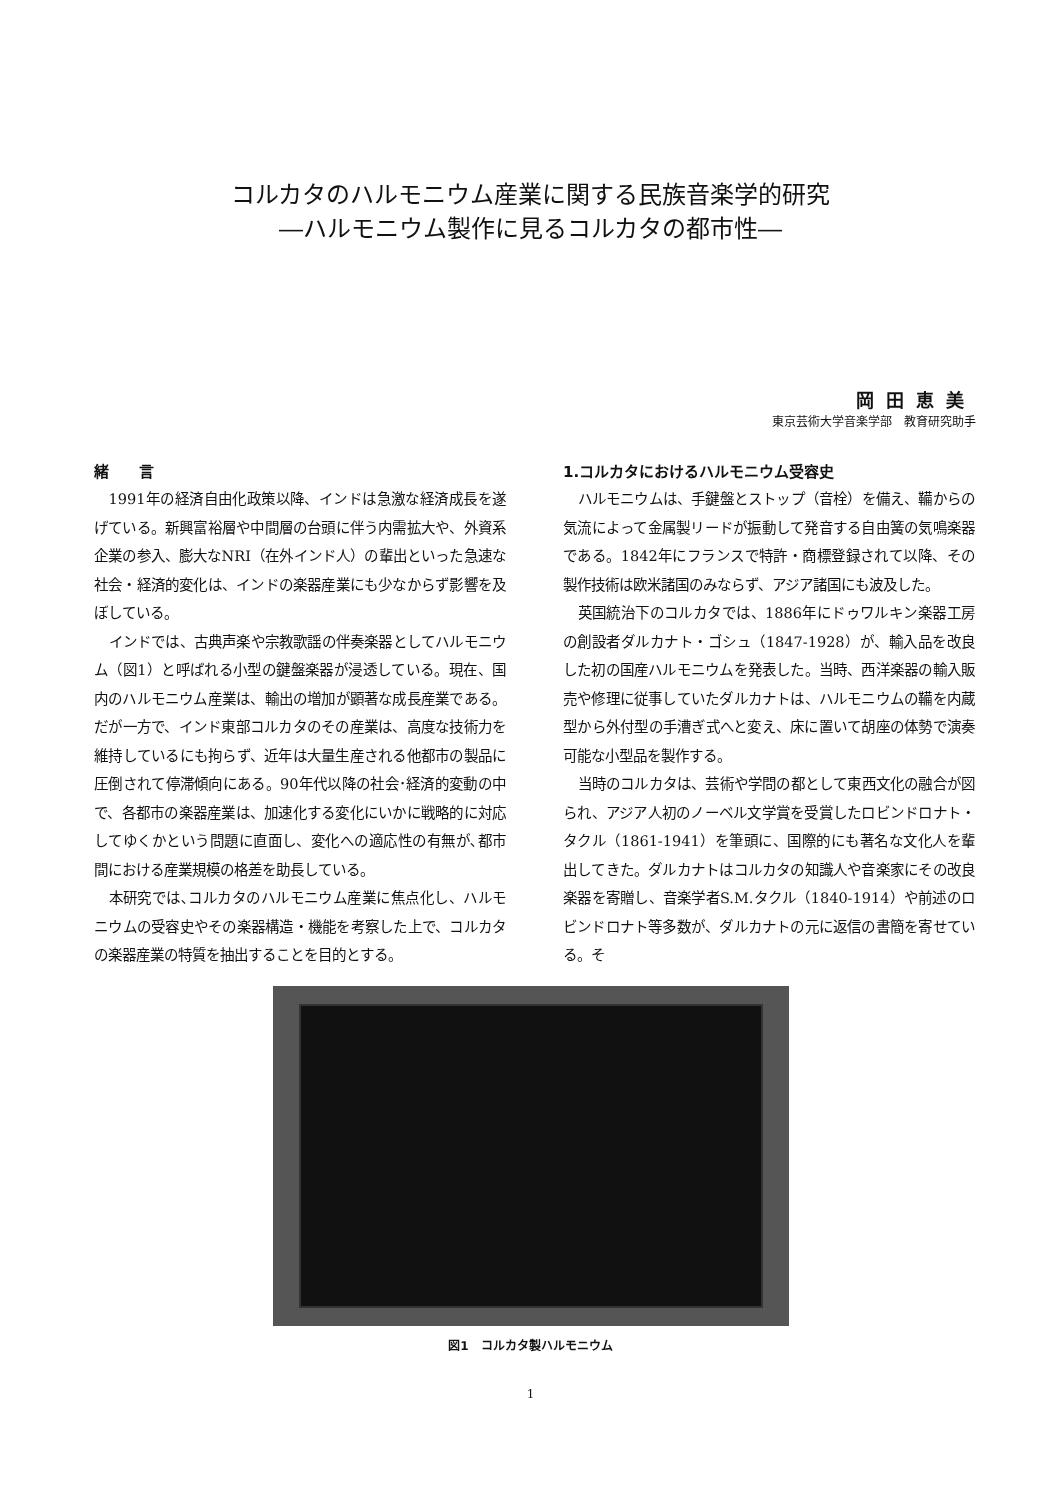コルカタのハルモニウム産業に関する民族音楽学的研究
―ハルモニウム製作に見るコルカタの都市性―
岡田恵美
東京芸術大学音楽学部　教育研究助手
緒　　言
1991年の経済自由化政策以降、インドは急激な経済成長を遂げている。新興富裕層や中間層の台頭に伴う内需拡大や、外資系企業の参入、膨大なNRI（在外インド人）の輩出といった急速な社会・経済的変化は、インドの楽器産業にも少なからず影響を及ぼしている。
インドでは、古典声楽や宗教歌謡の伴奏楽器としてハルモニウム（図1）と呼ばれる小型の鍵盤楽器が浸透している。現在、国内のハルモニウム産業は、輸出の増加が顕著な成長産業である。だが一方で、インド東部コルカタのその産業は、高度な技術力を維持しているにも拘らず、近年は大量生産される他都市の製品に圧倒されて停滞傾向にある。90年代以降の社会･経済的変動の中で、各都市の楽器産業は、加速化する変化にいかに戦略的に対応してゆくかという問題に直面し、変化への適応性の有無が､都市間における産業規模の格差を助長している。
本研究では､コルカタのハルモニウム産業に焦点化し、ハルモニウムの受容史やその楽器構造・機能を考察した上で、コルカタの楽器産業の特質を抽出することを目的とする。
1.コルカタにおけるハルモニウム受容史
ハルモニウムは、手鍵盤とストップ（音栓）を備え、鞴からの気流によって金属製リードが振動して発音する自由簧の気鳴楽器である。1842年にフランスで特許・商標登録されて以降、その製作技術は欧米諸国のみならず、アジア諸国にも波及した。
英国統治下のコルカタでは、1886年にドゥワルキン楽器工房の創設者ダルカナト・ゴシュ（1847-1928）が、輸入品を改良した初の国産ハルモニウムを発表した。当時、西洋楽器の輸入販売や修理に従事していたダルカナトは、ハルモニウムの鞴を内蔵型から外付型の手漕ぎ式へと変え、床に置いて胡座の体勢で演奏可能な小型品を製作する。
当時のコルカタは、芸術や学問の都として東西文化の融合が図られ、アジア人初のノーベル文学賞を受賞したロビンドロナト・タクル（1861-1941）を筆頭に、国際的にも著名な文化人を輩出してきた。ダルカナトはコルカタの知識人や音楽家にその改良楽器を寄贈し、音楽学者S.M.タクル（1840-1914）や前述のロビンドロナト等多数が、ダルカナトの元に返信の書簡を寄せている。そ
図1　コルカタ製ハルモニウム
1